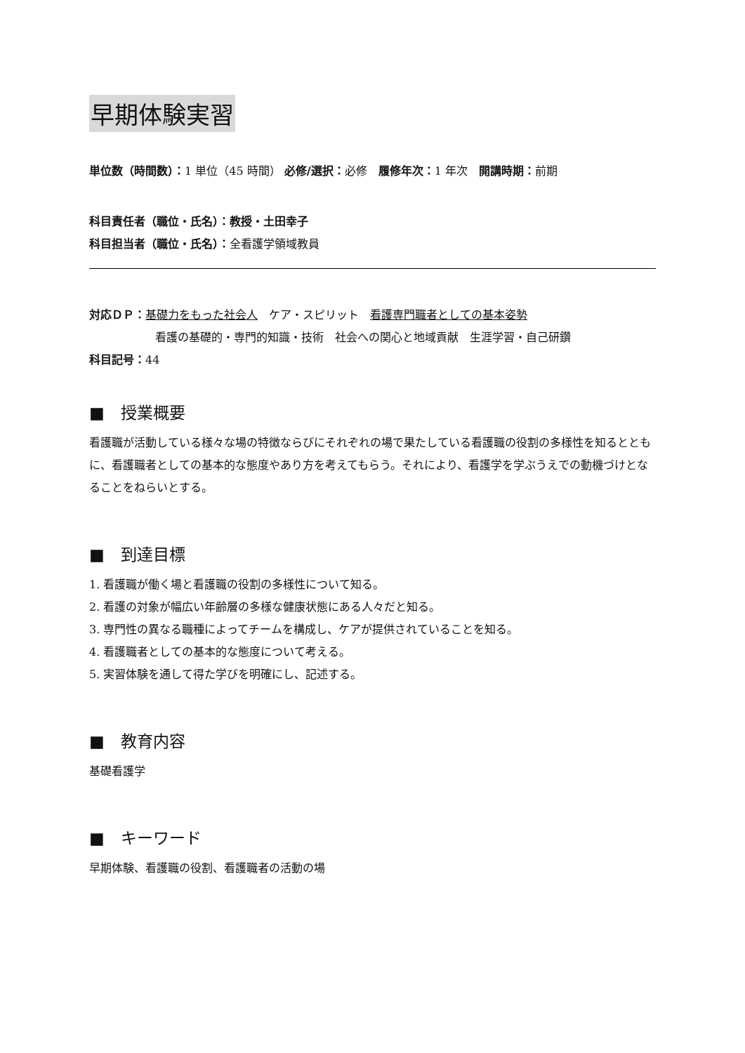早期体験実習
単位数（時間数）：1 単位（45 時間） 必修/選択：必修　履修年次：1 年次　開講時期：前期
科目責任者（職位・氏名）：教授・土田幸子
科目担当者（職位・氏名）：全看護学領域教員
対応ＤＰ：基礎力をもった社会人　ケア・スピリット　看護専門職者としての基本姿勢
看護の基礎的・専門的知識・技術　社会への関心と地域貢献　生涯学習・自己研鑽
科目記号：44
■　授業概要
看護職が活動している様々な場の特徴ならびにそれぞれの場で果たしている看護職の役割の多様性を知るとともに、看護職者としての基本的な態度やあり方を考えてもらう。それにより、看護学を学ぶうえでの動機づけとなることをねらいとする。
■　到達目標
1. 看護職が働く場と看護職の役割の多様性について知る。
2. 看護の対象が幅広い年齢層の多様な健康状態にある人々だと知る。
3. 専門性の異なる職種によってチームを構成し、ケアが提供されていることを知る。
4. 看護職者としての基本的な態度について考える。
5. 実習体験を通して得た学びを明確にし、記述する。
■　教育内容
基礎看護学
■　キーワード
早期体験、看護職の役割、看護職者の活動の場